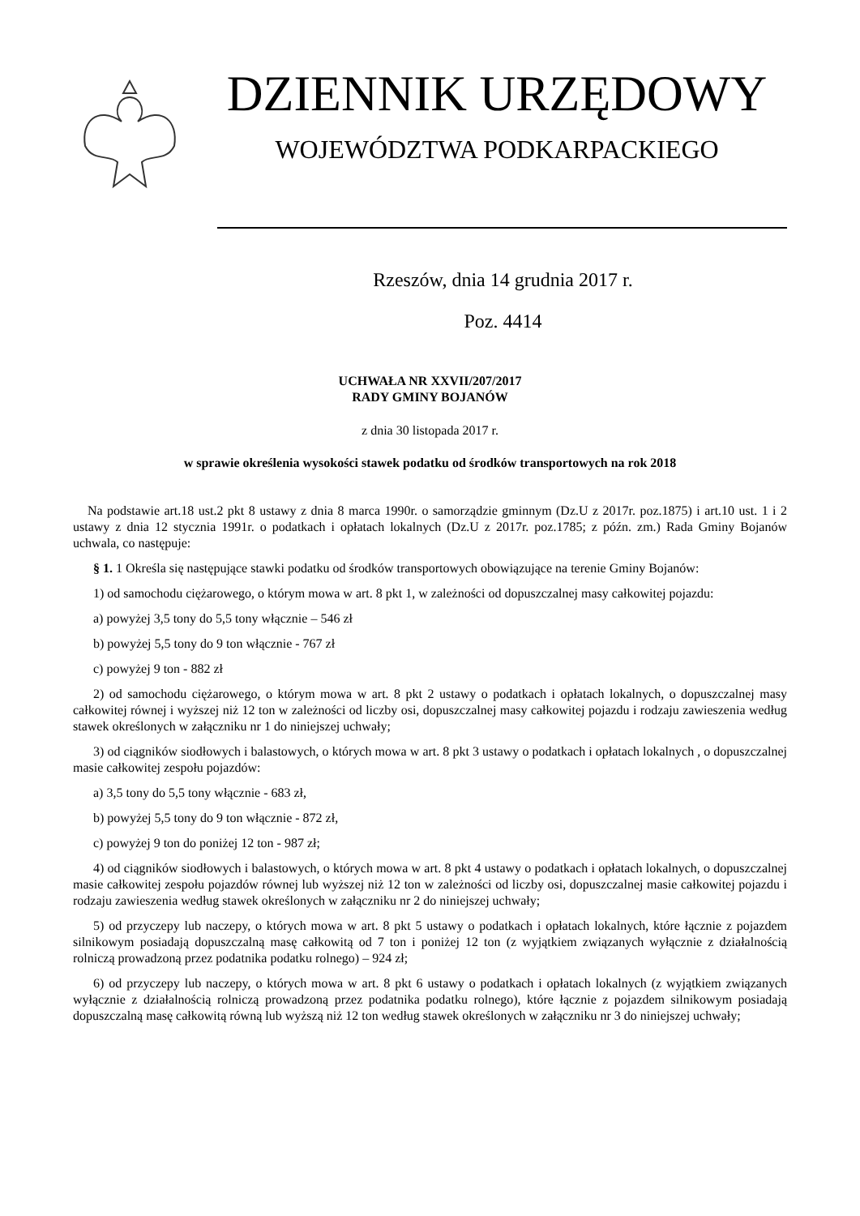DZIENNIK URZĘDOWY
WOJEWÓDZTWA PODKARPACKIEGO
Rzeszów, dnia 14 grudnia 2017 r.
Poz. 4414
UCHWAŁA NR XXVII/207/2017
RADY GMINY BOJANÓW
z dnia 30 listopada 2017 r.
w sprawie określenia wysokości stawek podatku od środków transportowych na rok 2018
Na podstawie art.18 ust.2 pkt 8 ustawy z dnia 8 marca 1990r. o samorządzie gminnym (Dz.U z 2017r. poz.1875) i art.10 ust. 1 i 2 ustawy z dnia 12 stycznia 1991r. o podatkach i opłatach lokalnych (Dz.U z 2017r. poz.1785; z późn. zm.) Rada Gminy Bojanów uchwala, co następuje:
§ 1. 1 Określa się następujące stawki podatku od środków transportowych obowiązujące na terenie Gminy Bojanów:
1) od samochodu ciężarowego, o którym mowa w art. 8 pkt 1, w zależności od dopuszczalnej masy całkowitej pojazdu:
a) powyżej 3,5 tony do 5,5 tony włącznie – 546 zł
b) powyżej 5,5 tony do 9 ton włącznie - 767 zł
c) powyżej 9 ton - 882 zł
2) od samochodu ciężarowego, o którym mowa w art. 8 pkt 2 ustawy o podatkach i opłatach lokalnych, o dopuszczalnej masy całkowitej równej i wyższej niż 12 ton w zależności od liczby osi, dopuszczalnej masy całkowitej pojazdu i rodzaju zawieszenia według stawek określonych w załączniku nr 1 do niniejszej uchwały;
3) od ciągników siodłowych i balastowych, o których mowa w art. 8 pkt 3 ustawy o podatkach i opłatach lokalnych , o dopuszczalnej masie całkowitej zespołu pojazdów:
a) 3,5 tony do 5,5 tony włącznie - 683 zł,
b) powyżej 5,5 tony do 9 ton włącznie - 872 zł,
c) powyżej 9 ton do poniżej 12 ton - 987 zł;
4) od ciągników siodłowych i balastowych, o których mowa w art. 8 pkt 4 ustawy o podatkach i opłatach lokalnych, o dopuszczalnej masie całkowitej zespołu pojazdów równej lub wyższej niż 12 ton w zależności od liczby osi, dopuszczalnej masie całkowitej pojazdu i rodzaju zawieszenia według stawek określonych w załączniku nr 2 do niniejszej uchwały;
5) od przyczepy lub naczepy, o których mowa w art. 8 pkt 5 ustawy o podatkach i opłatach lokalnych, które łącznie z pojazdem silnikowym posiadają dopuszczalną masę całkowitą od 7 ton i poniżej 12 ton (z wyjątkiem związanych wyłącznie z działalnością rolniczą prowadzoną przez podatnika podatku rolnego) – 924 zł;
6) od przyczepy lub naczepy, o których mowa w art. 8 pkt 6 ustawy o podatkach i opłatach lokalnych (z wyjątkiem związanych wyłącznie z działalnością rolniczą prowadzoną przez podatnika podatku rolnego), które łącznie z pojazdem silnikowym posiadają dopuszczalną masę całkowitą równą lub wyższą niż 12 ton według stawek określonych w załączniku nr 3 do niniejszej uchwały;